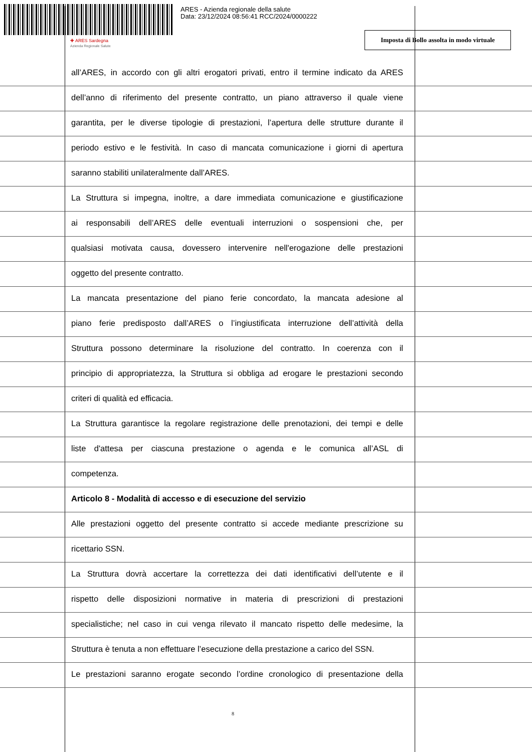ARES - Azienda regionale della salute
Data: 23/12/2024 08:56:41 RCC/2024/0000222
✚ ARES Sardegna
Azienda Regionale Salute
Imposta di Bollo assolta in modo virtuale
all’ARES, in accordo con gli altri erogatori privati, entro il termine indicato da ARES
dell’anno di riferimento del presente contratto, un piano attraverso il quale viene
garantita, per le diverse tipologie di prestazioni, l’apertura delle strutture durante il
periodo estivo e le festività. In caso di mancata comunicazione i giorni di apertura
saranno stabiliti unilateralmente dall’ARES.
La Struttura si impegna, inoltre, a dare immediata comunicazione e giustificazione
ai responsabili dell’ARES delle eventuali interruzioni o sospensioni che, per
qualsiasi motivata causa, dovessero intervenire nell'erogazione delle prestazioni
oggetto del presente contratto.
La mancata presentazione del piano ferie concordato, la mancata adesione al
piano ferie predisposto dall’ARES o l’ingiustificata interruzione dell’attività della
Struttura possono determinare la risoluzione del contratto. In coerenza con il
principio di appropriatezza, la Struttura si obbliga ad erogare le prestazioni secondo
criteri di qualità ed efficacia.
La Struttura garantisce la regolare registrazione delle prenotazioni, dei tempi e delle
liste d'attesa per ciascuna prestazione o agenda e le comunica all’ASL di
competenza.
Articolo 8 - Modalità di accesso e di esecuzione del servizio
Alle prestazioni oggetto del presente contratto si accede mediante prescrizione su
ricettario SSN.
La Struttura dovrà accertare la correttezza dei dati identificativi dell’utente e il
rispetto delle disposizioni normative in materia di prescrizioni di prestazioni
specialistiche; nel caso in cui venga rilevato il mancato rispetto delle medesime, la
Struttura è tenuta a non effettuare l’esecuzione della prestazione a carico del SSN.
Le prestazioni saranno erogate secondo l’ordine cronologico di presentazione della
8